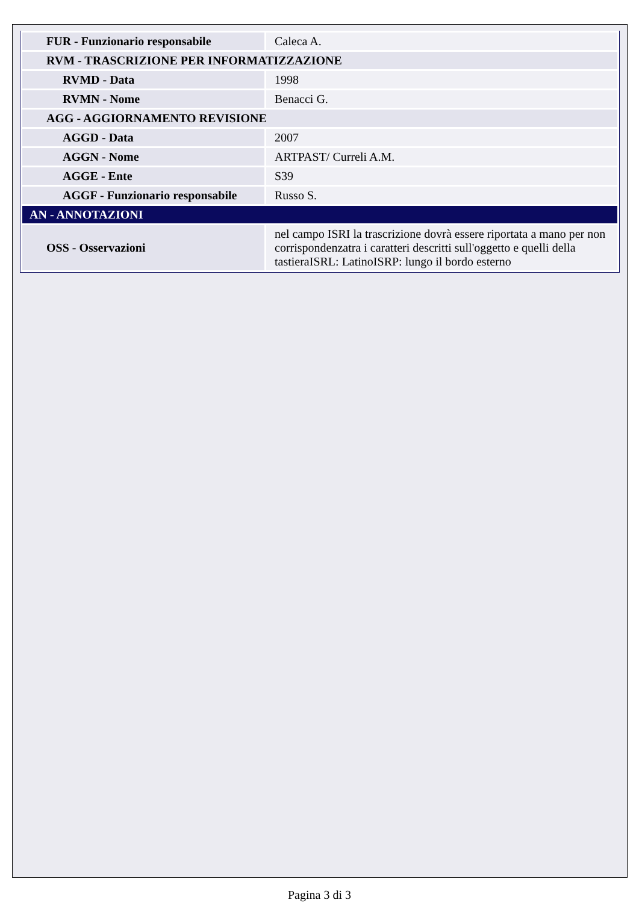| FUR - Funzionario responsabile | Caleca A. |
| RVM - TRASCRIZIONE PER INFORMATIZZAZIONE | |
| RVMD - Data | 1998 |
| RVMN - Nome | Benacci G. |
| AGG - AGGIORNAMENTO REVISIONE | |
| AGGD - Data | 2007 |
| AGGN - Nome | ARTPAST/ Curreli A.M. |
| AGGE - Ente | S39 |
| AGGF - Funzionario responsabile | Russo S. |
| AN - ANNOTAZIONI | |
| OSS - Osservazioni | nel campo ISRI la trascrizione dovrà essere riportata a mano per non corrispondenzatra i caratteri descritti sull'oggetto e quelli della tastieraISRL: LatinoISRP: lungo il bordo esterno |
Pagina 3 di 3